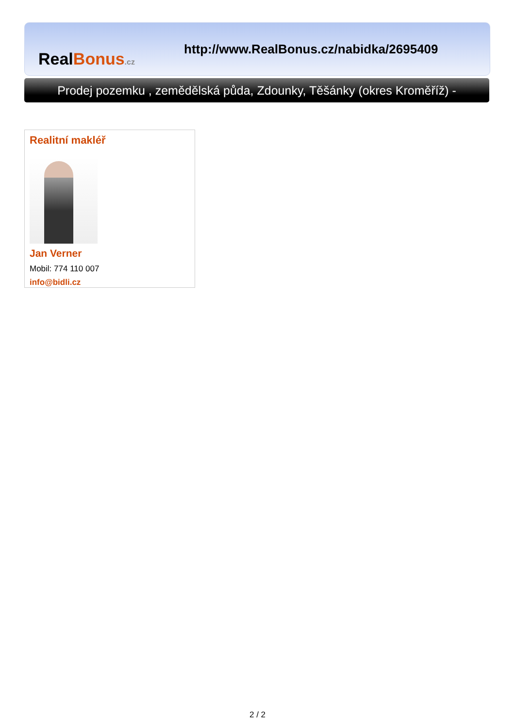Real Bonus.cz
http://www.RealBonus.cz/nabidka/2695409
Prodej pozemku , zemědělská půda, Zdounky, Těšánky (okres Kroměříž) -
Realitní makléř
Jan Verner
Mobil: 774 110 007
info@bidli.cz
2 / 2